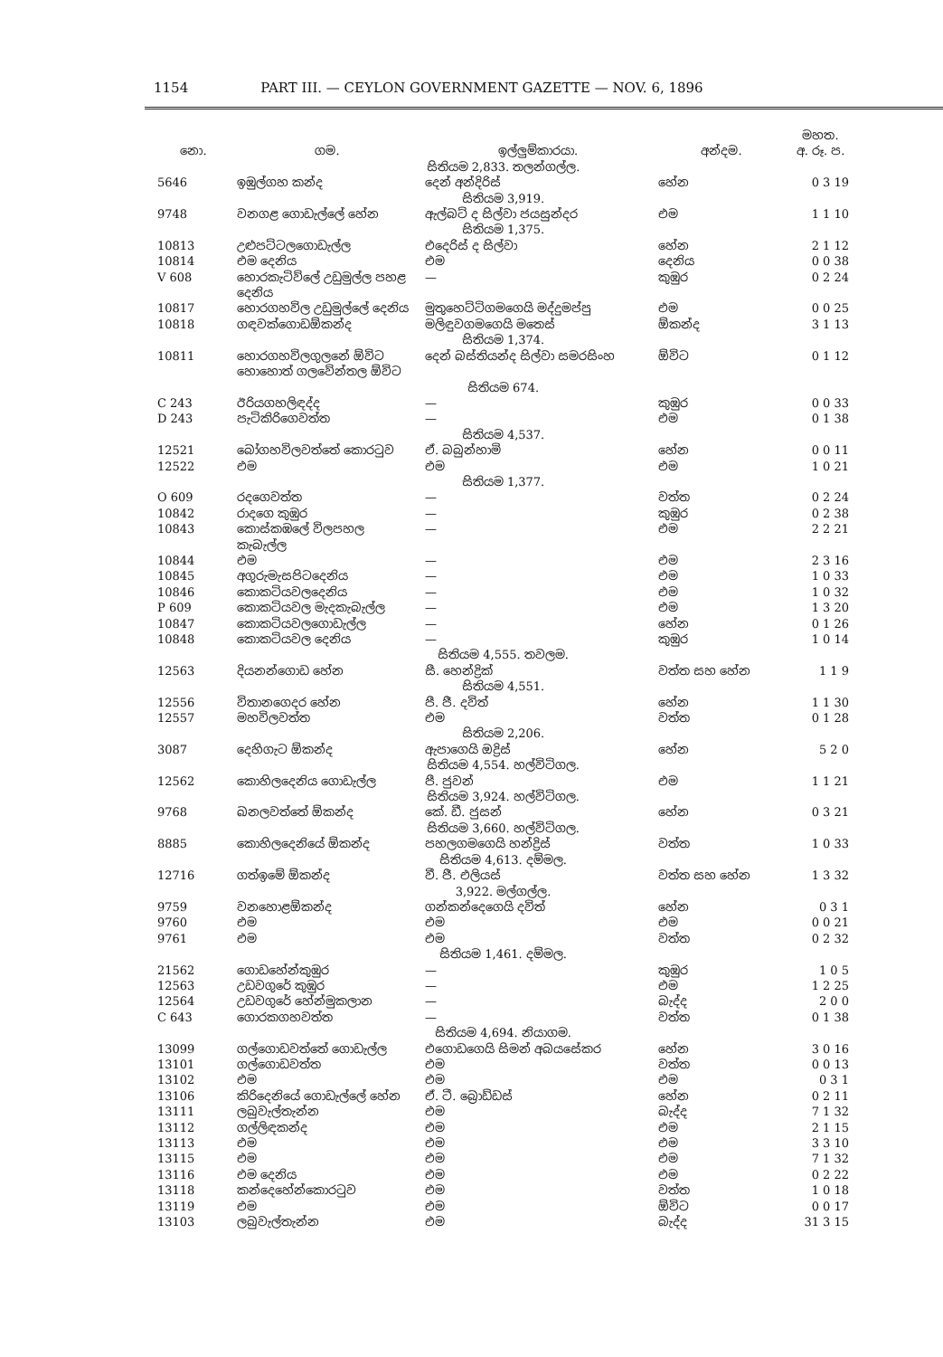1154 PART III. — CEYLON GOVERNMENT GAZETTE — NOV. 6, 1896
| | | | | මහත. |
| --- | --- | --- | --- | --- |
| නො. | ගම. | ඉල්ලුම්කාරයා. | අන්දම. | අ. රූ. ප. |
| සිතියම 2,833. තලන්ගල්ල. | | | | |
| 5646 | ඉඹුල්ගහ කන්ද | දෙන් අන්දිරිස් | හේන | 0 3 19 |
| සිතියම 3,919. | | | | |
| 9748 | වනගළ ගොඩැල්ලේ හේන | ඇල්බට් ද සිල්වා ජයසුන්දර | එම | 1 1 10 |
| සිතියම 1,375. | | | | |
| 10813 | උළුපට්ටලගොඩැල්ල | එදෙරිස් ද සිල්වා | හේන | 2 1 12 |
| 10814 | එම දෙනිය | එම | දෙනිය | 0 0 38 |
| V 608 | හොරකැටිව්ලේ උඩුමුල්ල පහළ දෙනිය | — | කුඹුර | 0 2 24 |
| 10817 | හොරගහවිල උඩුමුල්ලේ දෙනිය | මුතුහෙට්ටිගමගෙයි මද්දුමප්පු | එම | 0 0 25 |
| 10818 | ගඳවක්ගොඩඕකන්ද | මලිඳුවගමගෙයි මතෙස් | ඕකන්ද | 3 1 13 |
| සිතියම 1,374. | | | | |
| 10811 | හොරගහවිලගුලනේ ඕවිට හොහොත් ගලවේන්තල ඕවිට | දෙන් බස්තියන්ද සිල්වා සමරසිංහ | ඕවිට | 0 1 12 |
| සිතියම 674. | | | | |
| C 243 | ඊරියගහලිඳද්ද | — | කුඹුර | 0 0 33 |
| D 243 | පැටිකිරිගෙවත්ත | — | එම | 0 1 38 |
| සිතියම 4,537. | | | | |
| 12521 | බෝගහවිලවත්තේ කොරටුව | ඒ. බබුන්හාමි | හේන | 0 0 11 |
| 12522 | එම | එම | එම | 1 0 21 |
| සිතියම 1,377. | | | | |
| O 609 | රදගෙවත්ත | — | වත්ත | 0 2 24 |
| 10842 | රාදගෙ කුඹුර | — | කුඹුර | 0 2 38 |
| 10843 | කොස්කඹලේ විලපහල කැබැල්ල | — | එම | 2 2 21 |
| 10844 | එම | — | එම | 2 3 16 |
| 10845 | අගුරුමැසපිටදෙනිය | — | එම | 1 0 33 |
| 10846 | කොකටියවලදෙනිය | — | එම | 1 0 32 |
| P 609 | කොකටියවල මැදකැබැල්ල | — | එම | 1 3 20 |
| 10847 | කොකටියවලගොඩැල්ල | — | හේන | 0 1 26 |
| 10848 | කොකටියවල දෙනිය | — | කුඹුර | 1 0 14 |
| සිතියම 4,555. තවලම. | | | | |
| 12563 | දියනන්ගොඩ හේන | සී. හෙන්ද්‍රික් | වත්ත සහ හේන | 1 1 9 |
| සිතියම 4,551. | | | | |
| 12556 | විතානගෙදර හේන | පී. ජී. දවිත් | හේන | 1 1 30 |
| 12557 | මහවිලවත්ත | එම | වත්ත | 0 1 28 |
| සිතියම 2,206. | | | | |
| 3087 | දෙහිගැට ඕකන්ද | ඇපාගෙයි ඔද්‍රිස් | හේන | 5 2 0 |
| සිතියම 4,554. හල්විටිගල. | | | | |
| 12562 | කොහිලදෙනිය ගොඩැල්ල | පී. ජුවන් | එම | 1 1 21 |
| සිතියම 3,924. හල්විටිගල. | | | | |
| 9768 | ඛනලවත්තේ ඕකන්ද | කේ. ඩී. ජුසන් | හේන | 0 3 21 |
| සිතියම 3,660. හල්විටිගල. | | | | |
| 8885 | කොහිලදෙනියේ ඕකන්ද | පහලගමගෙයි හන්ද්‍රිස් | වත්ත | 1 0 33 |
| සිතියම 4,613. දම්මල. | | | | |
| 12716 | ගත්ඉමේ ඕකන්ද | වී. ජී. එලියස් | වත්ත සහ හේන | 1 3 32 |
| 3,922. මල්ගල්ල. | | | | |
| 9759 | වනහොළඕකන්ද | ගන්කන්දෙගෙයි දවිත් | හේන | 0 3 1 |
| 9760 | එම | එම | එම | 0 0 21 |
| 9761 | එම | එම | වත්ත | 0 2 32 |
| සිතියම 1,461. දම්මල. | | | | |
| 21562 | ගොඩහේන්කුඹුර | — | කුඹුර | 1 0 5 |
| 12563 | උඩවගුරේ කුඹුර | — | එම | 1 2 25 |
| 12564 | උඩවගුරේ හේන්මුකලාන | — | බැද්ද | 2 0 0 |
| C 643 | ගොරකගහවත්ත | — | වත්ත | 0 1 38 |
| සිතියම 4,694. නියාගම. | | | | |
| 13099 | ගල්ගොඩවත්තේ ගොඩැල්ල | එගොඩගෙයි සිමන් අබයසේකර | හේන | 3 0 16 |
| 13101 | ගල්ගොඩවත්ත | එම | වත්ත | 0 0 13 |
| 13102 | එම | එම | එම | 0 3 1 |
| 13106 | කිරිදෙනියේ ගොඩැල්ලේ හේන | ඒ. ටී. බ්‍රොඩ්ඩස් | හේන | 0 2 11 |
| 13111 | ලබුවැල්තැන්න | එම | බැද්ද | 7 1 32 |
| 13112 | ගල්ලිඳකන්ද | එම | එම | 2 1 15 |
| 13113 | එම | එම | එම | 3 3 10 |
| 13115 | එම | එම | එම | 7 1 32 |
| 13116 | එම දෙනිය | එම | එම | 0 2 22 |
| 13118 | කන්දෙහේන්කොරටුව | එම | වත්ත | 1 0 18 |
| 13119 | එම | එම | ඕවිට | 0 0 17 |
| 13103 | ලබුවැල්තැන්න | එම | බැද්ද | 31 3 15 |